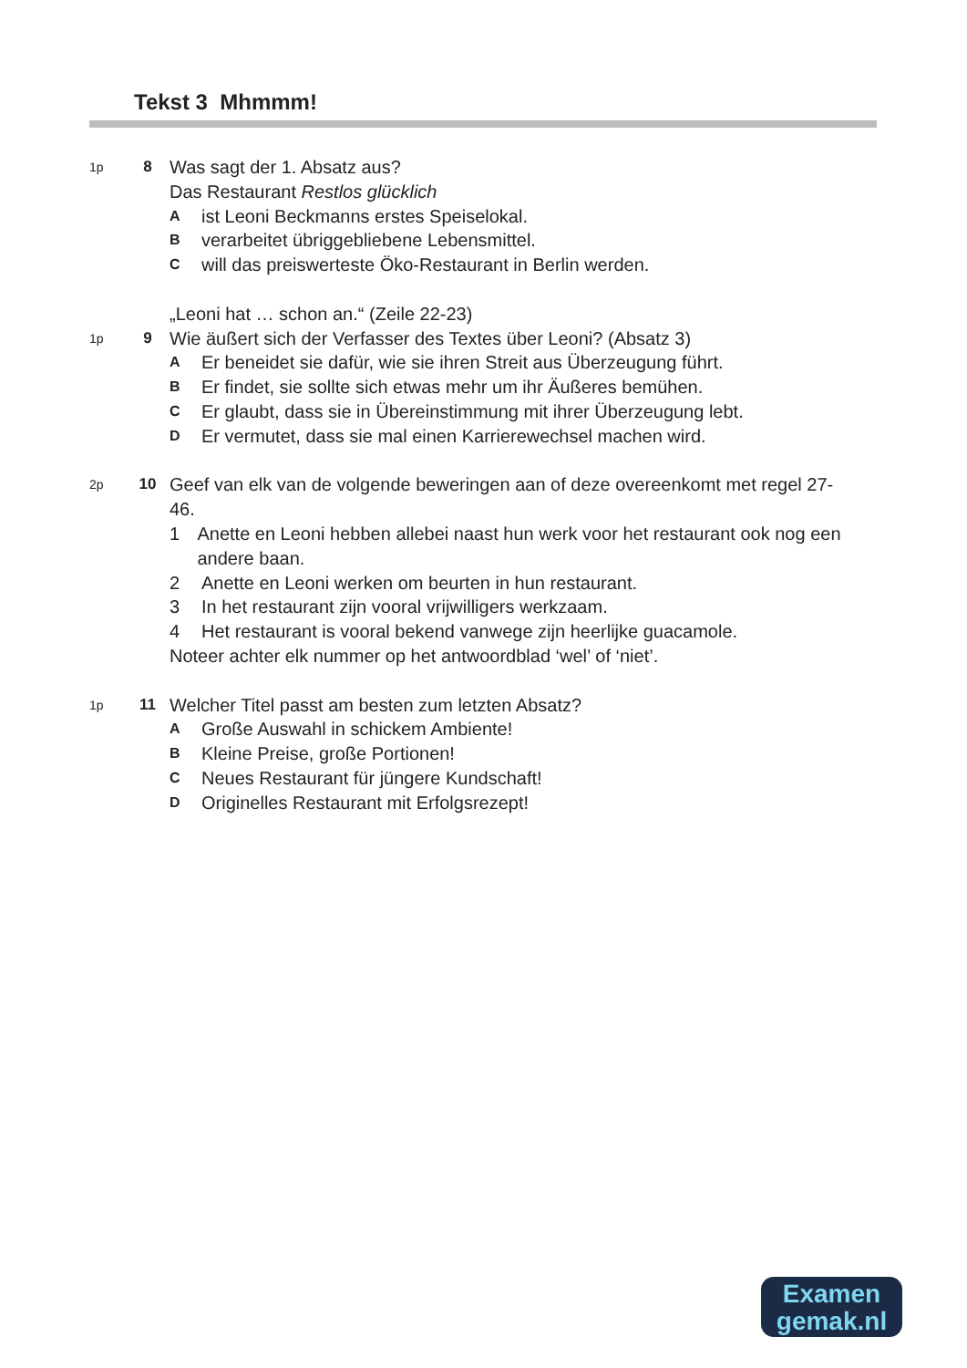Tekst 3 Mhmmm!
1p
8
Was sagt der 1. Absatz aus?
Das Restaurant Restlos glücklich
Aist Leoni Beckmanns erstes Speiselokal.
Bverarbeitet übriggebliebene Lebensmittel.
Cwill das preiswerteste Öko-Restaurant in Berlin werden.
1p
9
„Leoni hat … schon an.“ (Zeile 22-23)
Wie äußert sich der Verfasser des Textes über Leoni? (Absatz 3)
A Er beneidet sie dafür, wie sie ihren Streit aus Überzeugung führt.
B Er findet, sie sollte sich etwas mehr um ihr Äußeres bemühen.
C Er glaubt, dass sie in Übereinstimmung mit ihrer Überzeugung lebt.
D Er vermutet, dass sie mal einen Karrierewechsel machen wird.
2p
10
Geef van elk van de volgende beweringen aan of deze overeenkomt met regel 27-46.
1 Anette en Leoni hebben allebei naast hun werk voor het restaurant ook nog een andere baan.
2 Anette en Leoni werken om beurten in hun restaurant.
3 In het restaurant zijn vooral vrijwilligers werkzaam.
4 Het restaurant is vooral bekend vanwege zijn heerlijke guacamole.
Noteer achter elk nummer op het antwoordblad ‘wel’ of ‘niet’.
1p
11
Welcher Titel passt am besten zum letzten Absatz?
A Große Auswahl in schickem Ambiente!
B Kleine Preise, große Portionen!
C Neues Restaurant für jüngere Kundschaft!
D Originelles Restaurant mit Erfolgsrezept!
Examen
gemak.nl